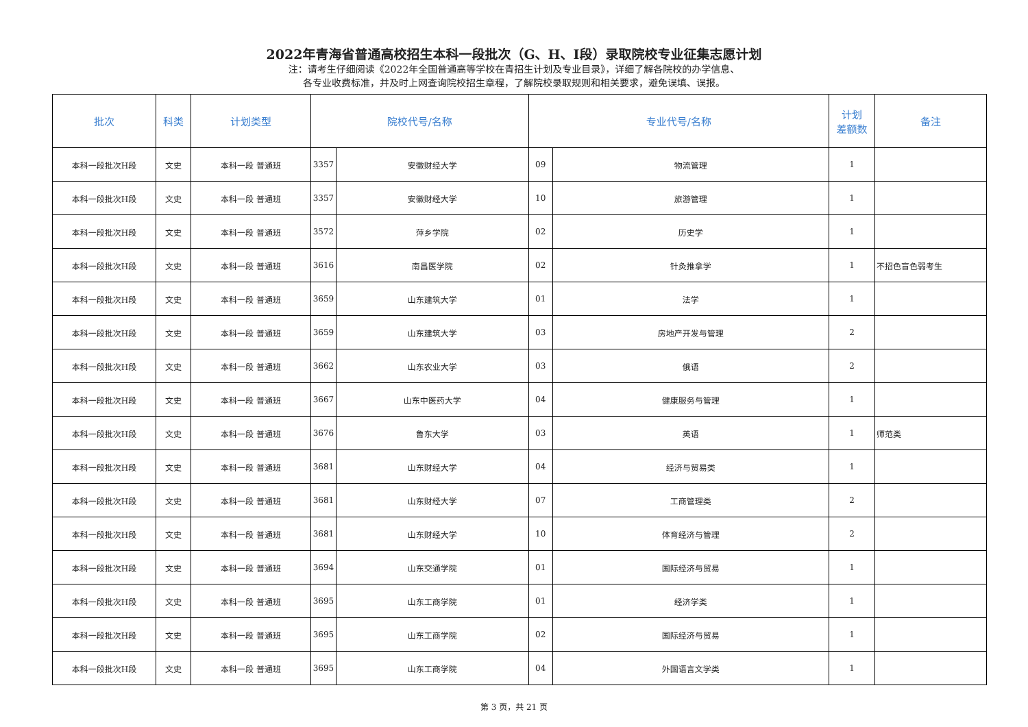2022年青海省普通高校招生本科一段批次（G、H、I段）录取院校专业征集志愿计划
注：请考生仔细阅读《2022年全国普通高等学校在青招生计划及专业目录》，详细了解各院校的办学信息、
各专业收费标准，并及时上网查询院校招生章程，了解院校录取规则和相关要求，避免误填、误报。
| 批次 | 科类 | 计划类型 | 院校代号/名称 | | 专业代号/名称 | | 计划 差额数 | 备注 |
| --- | --- | --- | --- | --- | --- | --- | --- | --- |
| 本科一段批次H段 | 文史 | 本科一段 普通班 | 3357 | 安徽财经大学 | 09 | 物流管理 | 1 | |
| 本科一段批次H段 | 文史 | 本科一段 普通班 | 3357 | 安徽财经大学 | 10 | 旅游管理 | 1 | |
| 本科一段批次H段 | 文史 | 本科一段 普通班 | 3572 | 萍乡学院 | 02 | 历史学 | 1 | |
| 本科一段批次H段 | 文史 | 本科一段 普通班 | 3616 | 南昌医学院 | 02 | 针灸推拿学 | 1 | 不招色盲色弱考生 |
| 本科一段批次H段 | 文史 | 本科一段 普通班 | 3659 | 山东建筑大学 | 01 | 法学 | 1 | |
| 本科一段批次H段 | 文史 | 本科一段 普通班 | 3659 | 山东建筑大学 | 03 | 房地产开发与管理 | 2 | |
| 本科一段批次H段 | 文史 | 本科一段 普通班 | 3662 | 山东农业大学 | 03 | 俄语 | 2 | |
| 本科一段批次H段 | 文史 | 本科一段 普通班 | 3667 | 山东中医药大学 | 04 | 健康服务与管理 | 1 | |
| 本科一段批次H段 | 文史 | 本科一段 普通班 | 3676 | 鲁东大学 | 03 | 英语 | 1 | 师范类 |
| 本科一段批次H段 | 文史 | 本科一段 普通班 | 3681 | 山东财经大学 | 04 | 经济与贸易类 | 1 | |
| 本科一段批次H段 | 文史 | 本科一段 普通班 | 3681 | 山东财经大学 | 07 | 工商管理类 | 2 | |
| 本科一段批次H段 | 文史 | 本科一段 普通班 | 3681 | 山东财经大学 | 10 | 体育经济与管理 | 2 | |
| 本科一段批次H段 | 文史 | 本科一段 普通班 | 3694 | 山东交通学院 | 01 | 国际经济与贸易 | 1 | |
| 本科一段批次H段 | 文史 | 本科一段 普通班 | 3695 | 山东工商学院 | 01 | 经济学类 | 1 | |
| 本科一段批次H段 | 文史 | 本科一段 普通班 | 3695 | 山东工商学院 | 02 | 国际经济与贸易 | 1 | |
| 本科一段批次H段 | 文史 | 本科一段 普通班 | 3695 | 山东工商学院 | 04 | 外国语言文学类 | 1 | |
第 3 页，共 21 页